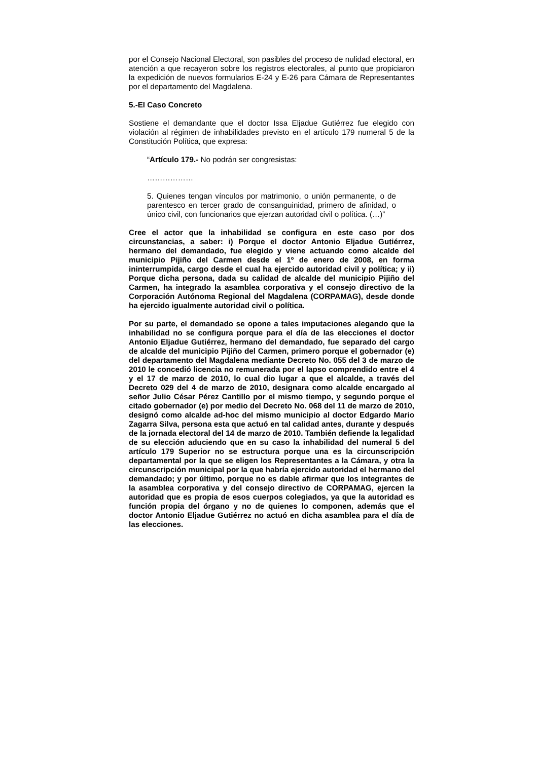por el Consejo Nacional Electoral, son pasibles del proceso de nulidad electoral, en atención a que recayeron sobre los registros electorales, al punto que propiciaron la expedición de nuevos formularios E-24 y E-26 para Cámara de Representantes por el departamento del Magdalena.
5.-El Caso Concreto
Sostiene el demandante que el doctor Issa Eljadue Gutiérrez fue elegido con violación al régimen de inhabilidades previsto en el artículo 179 numeral 5 de la Constitución Política, que expresa:
“Artículo 179.- No podrán ser congresistas:
………………
5. Quienes tengan vínculos por matrimonio, o unión permanente, o de parentesco en tercer grado de consanguinidad, primero de afinidad, o único civil, con funcionarios que ejerzan autoridad civil o política. (…)”
Cree el actor que la inhabilidad se configura en este caso por dos circunstancias, a saber: i) Porque el doctor Antonio Eljadue Gutiérrez, hermano del demandado, fue elegido y viene actuando como alcalde del municipio Pijiño del Carmen desde el 1º de enero de 2008, en forma ininterrumpida, cargo desde el cual ha ejercido autoridad civil y política; y ii) Porque dicha persona, dada su calidad de alcalde del municipio Pijiño del Carmen, ha integrado la asamblea corporativa y el consejo directivo de la Corporación Autónoma Regional del Magdalena (CORPAMAG), desde donde ha ejercido igualmente autoridad civil o política.
Por su parte, el demandado se opone a tales imputaciones alegando que la inhabilidad no se configura porque para el día de las elecciones el doctor Antonio Eljadue Gutiérrez, hermano del demandado, fue separado del cargo de alcalde del municipio Pijiño del Carmen, primero porque el gobernador (e) del departamento del Magdalena mediante Decreto No. 055 del 3 de marzo de 2010 le concedió licencia no remunerada por el lapso comprendido entre el 4 y el 17 de marzo de 2010, lo cual dio lugar a que el alcalde, a través del Decreto 029 del 4 de marzo de 2010, designara como alcalde encargado al señor Julio César Pérez Cantillo por el mismo tiempo, y segundo porque el citado gobernador (e) por medio del Decreto No. 068 del 11 de marzo de 2010, designó como alcalde ad-hoc del mismo municipio al doctor Edgardo Mario Zagarra Silva, persona esta que actuó en tal calidad antes, durante y después de la jornada electoral del 14 de marzo de 2010. También defiende la legalidad de su elección aduciendo que en su caso la inhabilidad del numeral 5 del artículo 179 Superior no se estructura porque una es la circunscripción departamental por la que se eligen los Representantes a la Cámara, y otra la circunscripción municipal por la que habría ejercido autoridad el hermano del demandado; y por último, porque no es dable afirmar que los integrantes de la asamblea corporativa y del consejo directivo de CORPAMAG, ejercen la autoridad que es propia de esos cuerpos colegiados, ya que la autoridad es función propia del órgano y no de quienes lo componen, además que el doctor Antonio Eljadue Gutiérrez no actuó en dicha asamblea para el día de las elecciones.